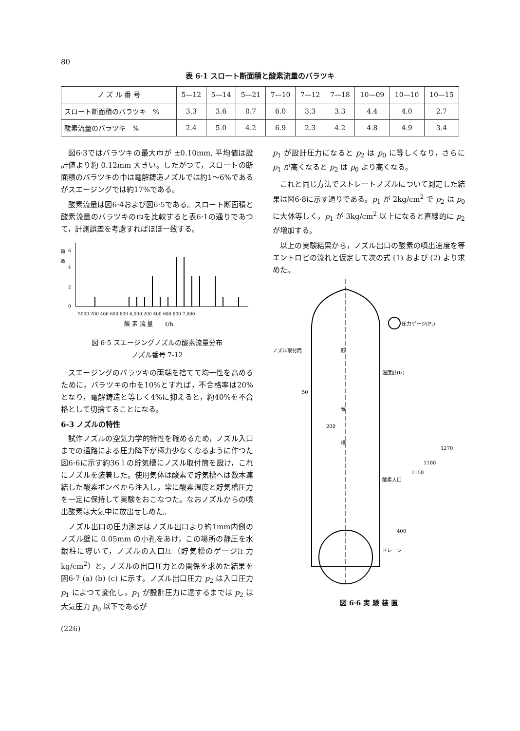80
表 6·1 スロート断面積と酸素流量のバラツキ
| ノ ズ ル 番 号 | 5—12 | 5—14 | 5—21 | 7—10 | 7—12 | 7—18 | 10—09 | 10—10 | 10—15 |
| --- | --- | --- | --- | --- | --- | --- | --- | --- | --- |
| スロート断面積のバラツキ % | 3.3 | 3.6 | 0.7 | 6.0 | 3.3 | 3.3 | 4.4 | 4.0 | 2.7 |
| 酸素流量のバラツキ % | 2.4 | 5.0 | 4.2 | 6.9 | 2.3 | 4.2 | 4.8 | 4.9 | 3.4 |
図6·3ではバラツキの最大巾が ±0.10mm, 平均値は設計値より約 0.12mm 大きい。したがつて，スロートの断面積のバラツキの巾は電解鋳造ノズルでは約1～6%であるがスエージングでは約17%である。
酸素流量は図6·4および図6·5である。スロート断面積と酸素流量のバラツキの巾を比較すると表6·1の通りであつて，計測誤差を考慮すればほぼ一致する。
箇
数
6
4
2
0
5000 200 400 600 800 6,000 200 400 600 800 7,000
酸 素 流 量　　ℓ/h
図 6·5 スエージングノズルの酸素流量分布
ノズル番号 7-12
スエージングのバラツキの両端を捨てて均一性を高めるために，バラツキの巾を10%とすれば，不合格率は20%となり，電解鋳造と等しく4%に抑えると，約40%を不合格として切捨てることになる。
6-3 ノズルの特性
試作ノズルの空気力学的特性を確めるため，ノズル入口までの通路による圧力降下が極力少なくなるように作つた図6·6に示す約36 l の貯気槽にノズル取付筒を設け，これにノズルを装着した。使用気体は酸素で貯気槽へは数本連結した酸素ボンベから注入し，常に酸素温度と貯気槽圧力を一定に保持して実験をおこなつた。なおノズルからの噴出酸素は大気中に放出せしめた。
ノズル出口の圧力測定はノズル出口より約1mm内側のノズル壁に 0.05mm の小孔をあけ，この場所の静圧を水銀柱に導いて，ノズルの入口圧（貯気槽のゲージ圧力 kg/cm<sup>2</sup>）と，ノズルの出口圧力との関係を求めた結果を図6·7 (a) (b) (c) に示す。ノズル出口圧力 p<sub>2</sub> は入口圧力 p<sub>1</sub> によつて変化し，p<sub>1</sub> が設計圧力に達するまでは p<sub>2</sub> は大気圧力 p<sub>0</sub> 以下であるが
p<sub>1</sub> が設計圧力になると p<sub>2</sub> は p<sub>0</sub> に等しくなり，さらに p<sub>1</sub> が高くなると p<sub>2</sub> は p<sub>0</sub> より高くなる。
これと同じ方法でストレートノズルについて測定した結果は図6·8に示す通りである。p<sub>1</sub> が 2kg/cm<sup>2</sup> で p<sub>2</sub> は p<sub>0</sub> に大体等しく，p<sub>1</sub> が 3kg/cm<sup>2</sup> 以上になると直線的に p<sub>2</sub> が増加する。
以上の実験結果から，ノズル出口の酸素の噴出速度を等エントロピの流れと仮定して次の式 (1) および (2) より求めた。
圧力ゲージ(P₁)
ノズル取付筒
温度計(t₁)
貯
気
槽
200
50
酸素入口
ドレーン
1270
1180
1150
400
図 6·6 実 験 装 置
(226)